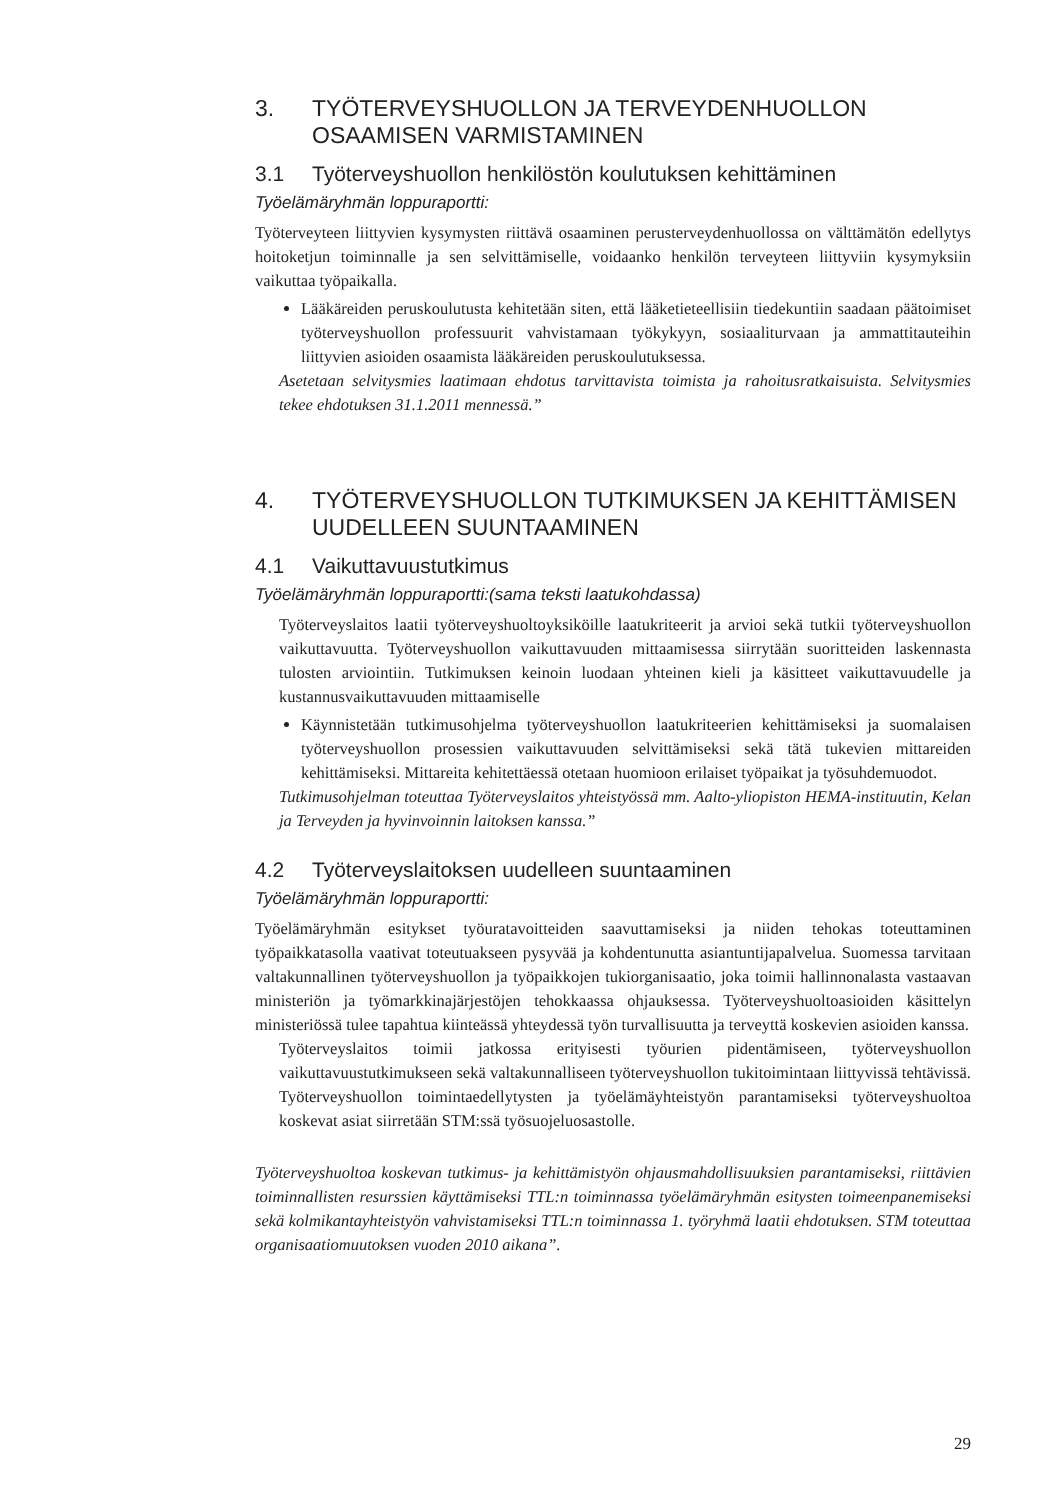3. TYÖTERVEYSHUOLLON JA TERVEYDENHUOLLON
OSAAMISEN VARMISTAMINEN
3.1 Työterveyshuollon henkilöstön koulutuksen kehittäminen
Työelämäryhmän loppuraportti:
Työterveyteen liittyvien kysymysten riittävä osaaminen perusterveydenhuollossa on välttämätön edellytys hoitoketjun toiminnalle ja sen selvittämiselle, voidaanko henkilön terveyteen liittyviin kysymyksiin vaikuttaa työpaikalla.
Lääkäreiden peruskoulutusta kehitetään siten, että lääketieteellisiin tiedekuntiin saadaan päätoimiset työterveyshuollon professuurit vahvistamaan työkykyyn, sosiaaliturvaan ja ammattitauteihin liittyvien asioiden osaamista lääkäreiden peruskoulutuksessa.
Asetetaan selvitysmies laatimaan ehdotus tarvittavista toimista ja rahoitusratkaisuista. Selvitysmies tekee ehdotuksen 31.1.2011 mennessä.”
4. TYÖTERVEYSHUOLLON TUTKIMUKSEN JA KEHITTÄMISEN
UUDELLEEN SUUNTAAMINEN
4.1 Vaikuttavuustutkimus
Työelämäryhmän loppuraportti:(sama teksti laatukohdassa)
Työterveyslaitos laatii työterveyshuoltoyksiköille laatukriteerit ja arvioi sekä tutkii työterveyshuollon vaikuttavuutta. Työterveyshuollon vaikuttavuuden mittaamisessa siirrytään suoritteiden laskennasta tulosten arviointiin. Tutkimuksen keinoin luodaan yhteinen kieli ja käsitteet vaikuttavuudelle ja kustannusvaikuttavuuden mittaamiselle
Käynnistetään tutkimusohjelma työterveyshuollon laatukriteerien kehittämiseksi ja suomalaisen työterveyshuollon prosessien vaikuttavuuden selvittämiseksi sekä tätä tukevien mittareiden kehittämiseksi. Mittareita kehitettäessä otetaan huomioon erilaiset työpaikat ja työsuhdemuodot.
Tutkimusohjelman toteuttaa Työterveyslaitos yhteistyössä mm. Aalto-yliopiston HEMA-instituutin, Kelan ja Terveyden ja hyvinvoinnin laitoksen kanssa.”
4.2 Työterveyslaitoksen uudelleen suuntaaminen
Työelämäryhmän loppuraportti:
Työelämäryhmän esitykset työuratavoitteiden saavuttamiseksi ja niiden tehokas toteuttaminen työpaikkatasolla vaativat toteutuakseen pysyvää ja kohdentunutta asiantuntijapalvelua. Suomessa tarvitaan valtakunnallinen työterveyshuollon ja työpaikkojen tukiorganisaatio, joka toimii hallinnonalasta vastaavan ministeriön ja työmarkkinajärjestöjen tehokkaassa ohjauksessa. Työterveyshuoltoasioiden käsittelyn ministeriössä tulee tapahtua kiinteässä yhteydessä työn turvallisuutta ja terveyttä koskevien asioiden kanssa.
Työterveyslaitos toimii jatkossa erityisesti työurien pidentämiseen, työterveyshuollon vaikuttavuustutkimukseen sekä valtakunnalliseen työterveyshuollon tukitoimintaan liittyvissä tehtävissä. Työterveyshuollon toimintaedellytysten ja työelämäyhteistyön parantamiseksi työterveyshuoltoa koskevat asiat siirretään STM:ssä työsuojeluosastolle.
Työterveyshuoltoa koskevan tutkimus- ja kehittämistyön ohjausmahdollisuuksien parantamiseksi, riittävien toiminnallisten resurssien käyttämiseksi TTL:n toiminnassa työelämäryhmän esitysten toimeenpanemiseksi sekä kolmikantayhteistyön vahvistamiseksi TTL:n toiminnassa 1. työryhmä laatii ehdotuksen. STM toteuttaa organisaatiomuutoksen vuoden 2010 aikana”.
29